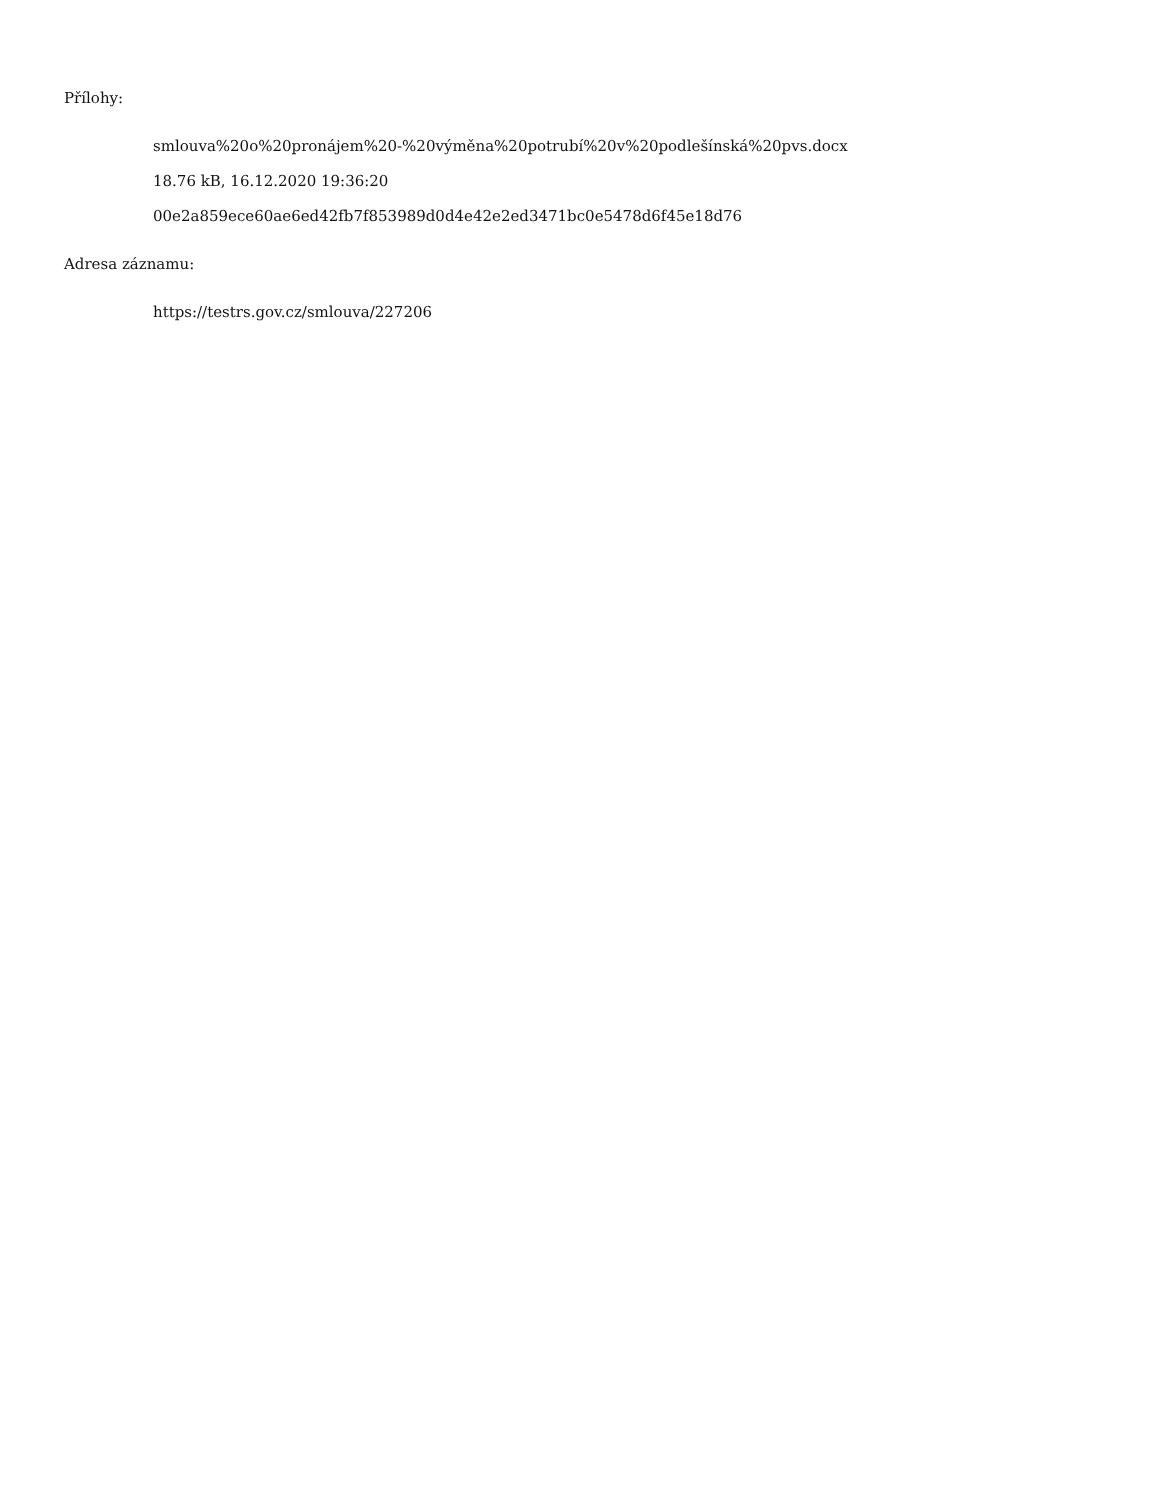Přílohy:
smlouva%20o%20pronájem%20-%20výměna%20potrubí%20v%20podlešínská%20pvs.docx
18.76 kB, 16.12.2020 19:36:20
00e2a859ece60ae6ed42fb7f853989d0d4e42e2ed3471bc0e5478d6f45e18d76
Adresa záznamu:
https://testrs.gov.cz/smlouva/227206